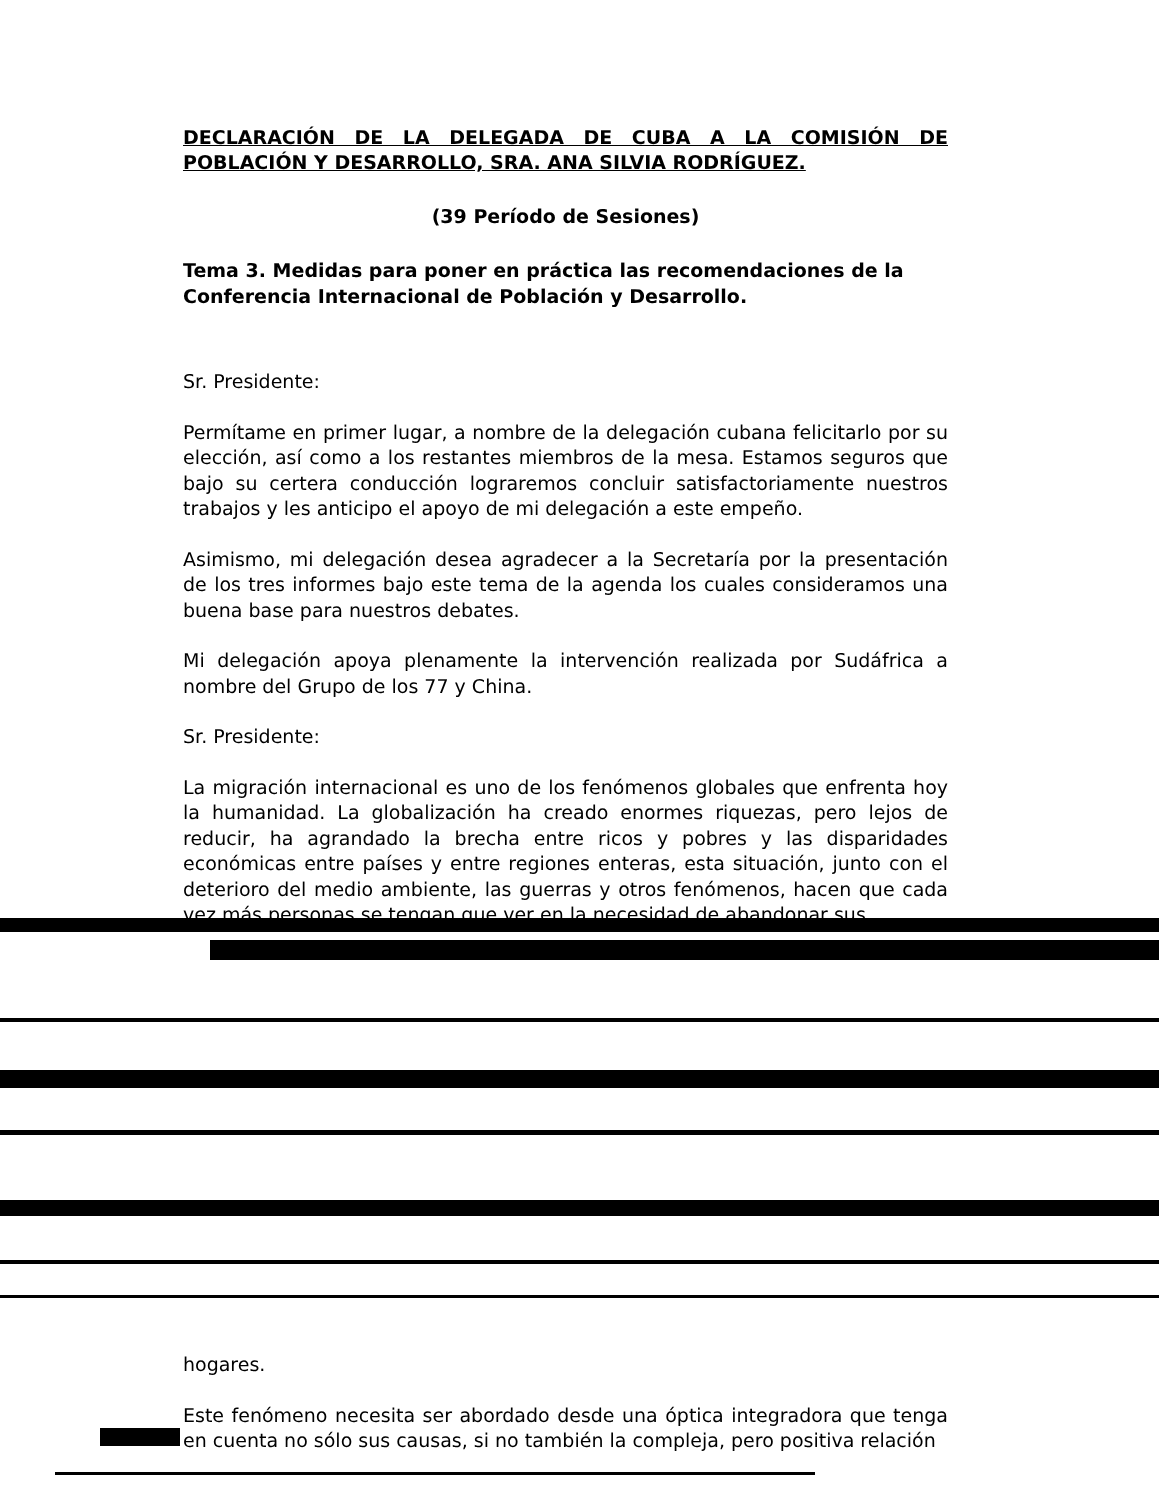DECLARACIÓN DE LA DELEGADA DE CUBA A LA COMISIÓN DE POBLACIÓN Y DESARROLLO, SRA. ANA SILVIA RODRÍGUEZ.
(39 Período de Sesiones)
Tema 3. Medidas para poner en práctica las recomendaciones de la Conferencia Internacional de Población y Desarrollo.
Sr. Presidente:
Permítame en primer lugar, a nombre de la delegación cubana felicitarlo por su elección, así como a los restantes miembros de la mesa. Estamos seguros que bajo su certera conducción lograremos concluir satisfactoriamente nuestros trabajos y les anticipo el apoyo de mi delegación a este empeño.
Asimismo, mi delegación desea agradecer a la Secretaría por la presentación de los tres informes bajo este tema de la agenda los cuales consideramos una buena base para nuestros debates.
Mi delegación apoya plenamente la intervención realizada por Sudáfrica a nombre del Grupo de los 77 y China.
Sr. Presidente:
La migración internacional es uno de los fenómenos globales que enfrenta hoy la humanidad. La globalización ha creado enormes riquezas, pero lejos de reducir, ha agrandado la brecha entre ricos y pobres y las disparidades económicas entre países y entre regiones enteras, esta situación, junto con el deterioro del medio ambiente, las guerras y otros fenómenos, hacen que cada vez más personas se tengan que ver en la necesidad de abandonar sus
hogares.
Este fenómeno necesita ser abordado desde una óptica integradora que tenga en cuenta no sólo sus causas, si no también la compleja, pero positiva relación